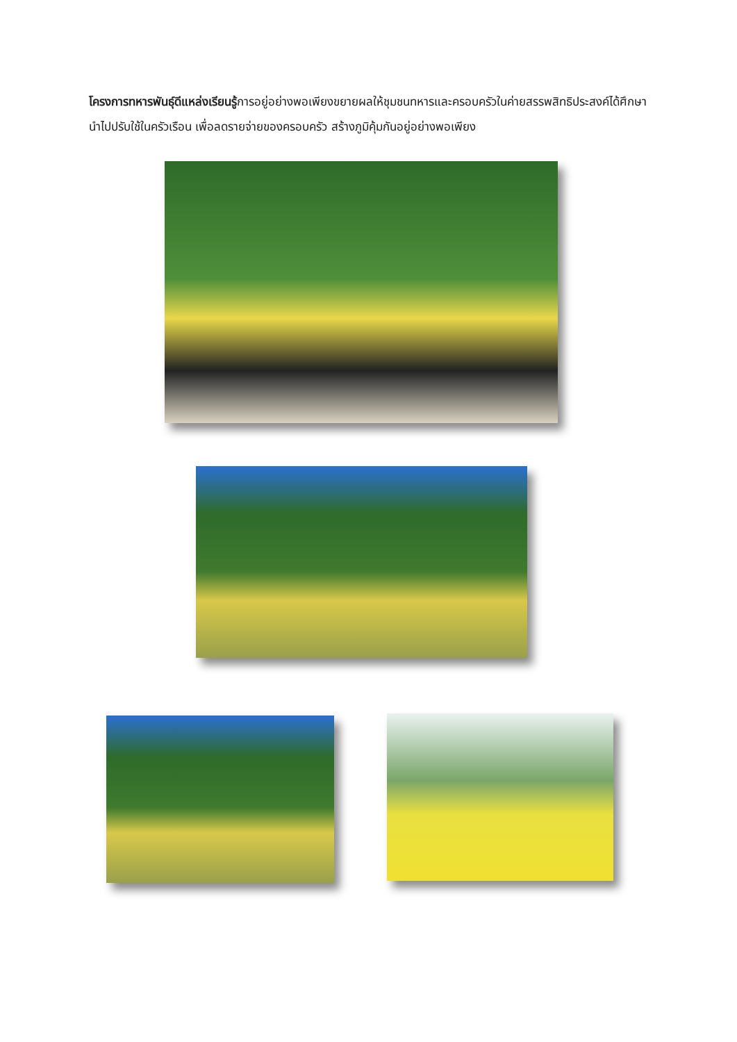โครงการทหารพันธุ์ดีแหล่งเรียนรู้การอยู่อย่างพอเพียงขยายผลให้ชุมชนทหารและครอบครัวในค่ายสรรพสิทธิประสงค์ได้ศึกษา นำไปปรับใช้ในครัวเรือน เพื่อลดรายจ่ายของครอบครัว สร้างภูมิคุ้มกันอยู่อย่างพอเพียง